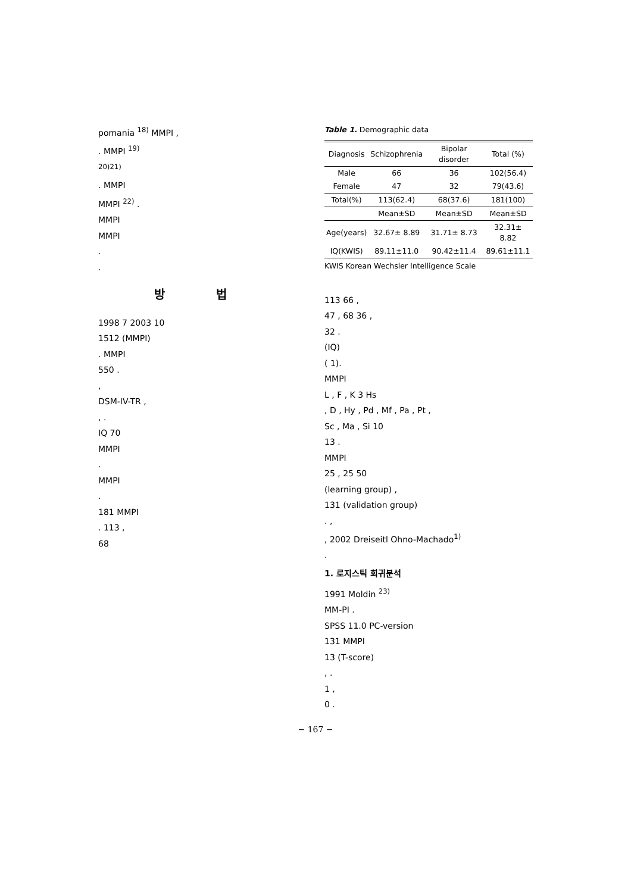pomania <sup>18)</sup> MMPI ,
. MMPI <sup>19)</sup>
<sup>20)21)</sup>
. MMPI
MMPI <sup>22)</sup> .
MMPI
MMPI
.
.
방 법
1998 7 2003 10
1512 (MMPI)
. MMPI
550 .
,
DSM-IV-TR ,
, .
IQ 70
MMPI
.
MMPI
.
181 MMPI
. 113 ,
68
Table 1. Demographic data
| Diagnosis | Schizophrenia | Bipolar disorder | Total (%) |
| --- | --- | --- | --- |
| Male | 66 | 36 | 102(56.4) |
| Female | 47 | 32 | 79(43.6) |
| Total(%) | 113(62.4) | 68(37.6) | 181(100) |
| | Mean±SD | Mean±SD | Mean±SD |
| Age(years) | 32.67± 8.89 | 31.71± 8.73 | 32.31± 8.82 |
| IQ(KWIS) | 89.11±11.0 | 90.42±11.4 | 89.61±11.1 |
KWIS Korean Wechsler Intelligence Scale
113 66 ,
47 , 68 36 ,
32 .
(IQ)
( 1).
MMPI
L , F , K 3 Hs
, D , Hy , Pd , Mf , Pa , Pt ,
Sc , Ma , Si 10
13 .
MMPI
25 , 25 50
(learning group) ,
131 (validation group)
. ,
, 2002 Dreiseitl Ohno-Machado<sup>1)</sup>
.
1. 로지스틱 회귀분석
1991 Moldin <sup>23)</sup>
MM-PI .
SPSS 11.0 PC-version
131 MMPI
13 (T-score)
, .
1 ,
0 .
− 167 −